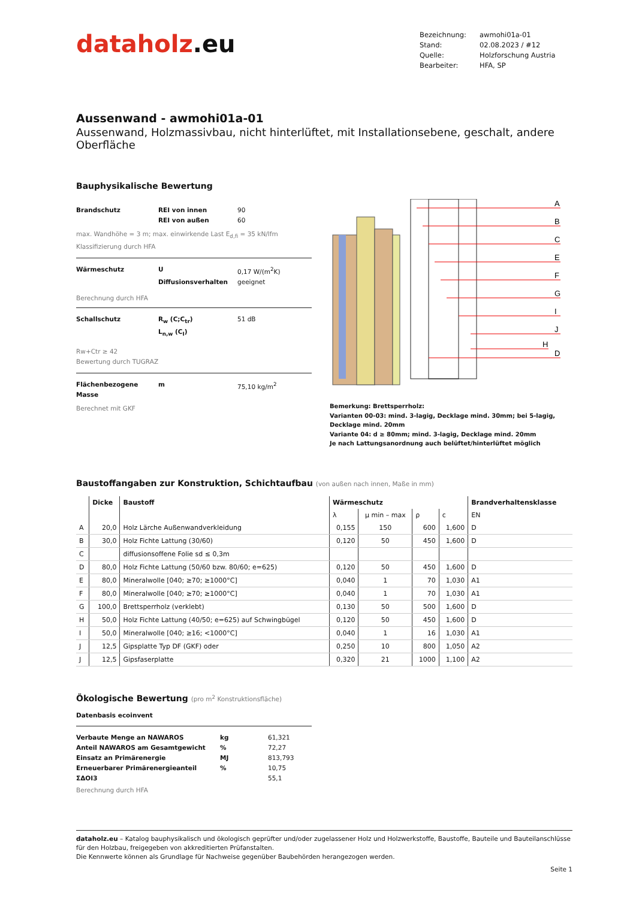dataholz.eu
Bezeichnung:
awmohi01a-01
Stand:
02.08.2023 / #12
Quelle:
Holzforschung Austria
Bearbeiter:
HFA, SP
Aussenwand - awmohi01a-01
Aussenwand, Holzmassivbau, nicht hinterlüftet, mit Installationsebene, geschalt, andere Oberfläche
Bauphysikalische Bewertung
Brandschutz
REI von innen
90
REI von außen
60
max. Wandhöhe = 3 m; max. einwirkende Last E<sub>d,fi</sub> = 35 kN/lfm
Klassifizierung durch HFA
Wärmeschutz
U
0,17 W/(m<sup>2</sup>K)
Diffusionsverhalten
geeignet
Berechnung durch HFA
Schallschutz
R<sub>w</sub> (C;C<sub>tr</sub>)
51 dB
L<sub>n,w</sub> (C<sub>I</sub>)
Rw+Ctr ≥ 42
Bewertung durch TUGRAZ
Flächenbezogene Masse
m
75,10 kg/m<sup>2</sup>
Berechnet mit GKF
A
B
C
E
F
G
I
J
H
D
Bemerkung: Brettsperrholz:
Varianten 00-03: mind. 3-lagig, Decklage mind. 30mm; bei 5-lagig, Decklage mind. 20mm
Variante 04: d ≥ 80mm; mind. 3-lagig, Decklage mind. 20mm
Je nach Lattungsanordnung auch belüftet/hinterlüftet möglich
Baustoffangaben zur Konstruktion, Schichtaufbau (von außen nach innen, Maße in mm)
| | Dicke | Baustoff | Wärmeschutz | | | | Brandverhaltensklasse |
| --- | --- | --- | --- | --- | --- | --- | --- |
| | | | λ | μ min – max | ρ | c | EN |
| A | 20,0 | Holz Lärche Außenwandverkleidung | 0,155 | 150 | 600 | 1,600 | D |
| B | 30,0 | Holz Fichte Lattung (30/60) | 0,120 | 50 | 450 | 1,600 | D |
| C | | diffusionsoffene Folie sd ≤ 0,3m | | | | | |
| D | 80,0 | Holz Fichte Lattung (50/60 bzw. 80/60; e=625) | 0,120 | 50 | 450 | 1,600 | D |
| E | 80,0 | Mineralwolle [040; ≥70; ≥1000°C] | 0,040 | 1 | 70 | 1,030 | A1 |
| F | 80,0 | Mineralwolle [040; ≥70; ≥1000°C] | 0,040 | 1 | 70 | 1,030 | A1 |
| G | 100,0 | Brettsperrholz (verklebt) | 0,130 | 50 | 500 | 1,600 | D |
| H | 50,0 | Holz Fichte Lattung (40/50; e=625) auf Schwingbügel | 0,120 | 50 | 450 | 1,600 | D |
| I | 50,0 | Mineralwolle [040; ≥16; <1000°C] | 0,040 | 1 | 16 | 1,030 | A1 |
| J | 12,5 | Gipsplatte Typ DF (GKF) oder | 0,250 | 10 | 800 | 1,050 | A2 |
| J | 12,5 | Gipsfaserplatte | 0,320 | 21 | 1000 | 1,100 | A2 |
Ökologische Bewertung (pro m<sup>2</sup> Konstruktionsfläche)
Datenbasis ecoinvent
Verbaute Menge an NAWAROS
kg
61,321
Anteil NAWAROS am Gesamtgewicht
%
72,27
Einsatz an Primärenergie
MJ
813,793
Erneuerbarer Primärenergieanteil
%
10,75
ΣΔOI3
55,1
Berechnung durch HFA
dataholz.eu – Katalog bauphysikalisch und ökologisch geprüfter und/oder zugelassener Holz und Holzwerkstoffe, Baustoffe, Bauteile und Bauteilanschlüsse für den Holzbau, freigegeben von akkreditierten Prüfanstalten.
Die Kennwerte können als Grundlage für Nachweise gegenüber Baubehörden herangezogen werden.
Seite 1